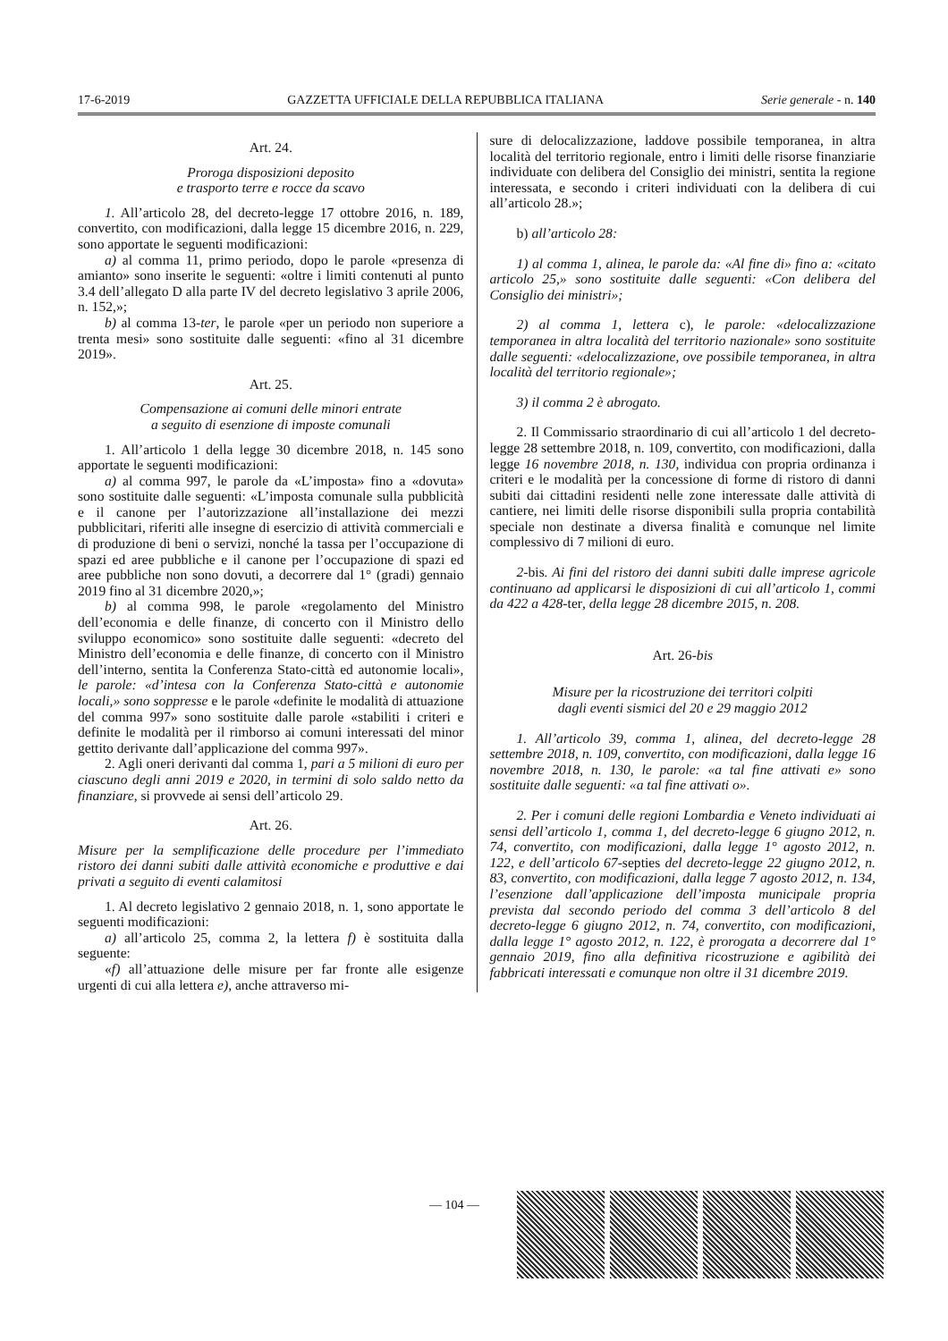17-6-2019 GAZZETTA UFFICIALE DELLA REPUBBLICA ITALIANA Serie generale - n. 140
Art. 24.
Proroga disposizioni deposito
e trasporto terre e rocce da scavo
1. All’articolo 28, del decreto-legge 17 ottobre 2016, n. 189, convertito, con modificazioni, dalla legge 15 dicembre 2016, n. 229, sono apportate le seguenti modificazioni:
a) al comma 11, primo periodo, dopo le parole «presenza di amianto» sono inserite le seguenti: «oltre i limiti contenuti al punto 3.4 dell’allegato D alla parte IV del decreto legislativo 3 aprile 2006, n. 152,»;
b) al comma 13-ter, le parole «per un periodo non superiore a trenta mesi» sono sostituite dalle seguenti: «fino al 31 dicembre 2019».
Art. 25.
Compensazione ai comuni delle minori entrate
a seguito di esenzione di imposte comunali
1. All’articolo 1 della legge 30 dicembre 2018, n. 145 sono apportate le seguenti modificazioni:
a) al comma 997, le parole da «L’imposta» fino a «dovuta» sono sostituite dalle seguenti: «L’imposta comunale sulla pubblicità e il canone per l’autorizzazione all’installazione dei mezzi pubblicitari, riferiti alle insegne di esercizio di attività commerciali e di produzione di beni o servizi, nonché la tassa per l’occupazione di spazi ed aree pubbliche e il canone per l’occupazione di spazi ed aree pubbliche non sono dovuti, a decorrere dal 1° (gradi) gennaio 2019 fino al 31 dicembre 2020,»;
b) al comma 998, le parole «regolamento del Ministro dell’economia e delle finanze, di concerto con il Ministro dello sviluppo economico» sono sostituite dalle seguenti: «decreto del Ministro dell’economia e delle finanze, di concerto con il Ministro dell’interno, sentita la Conferenza Stato-città ed autonomie locali», le parole: «d’intesa con la Conferenza Stato-città e autonomie locali,» sono soppresse e le parole «definite le modalità di attuazione del comma 997» sono sostituite dalle parole «stabiliti i criteri e definite le modalità per il rimborso ai comuni interessati del minor gettito derivante dall’applicazione del comma 997».
2. Agli oneri derivanti dal comma 1, pari a 5 milioni di euro per ciascuno degli anni 2019 e 2020, in termini di solo saldo netto da finanziare, si provvede ai sensi dell’articolo 29.
Art. 26.
Misure per la semplificazione delle procedure per l’immediato ristoro dei danni subiti dalle attività economiche e produttive e dai privati a seguito di eventi calamitosi
1. Al decreto legislativo 2 gennaio 2018, n. 1, sono apportate le seguenti modificazioni:
a) all’articolo 25, comma 2, la lettera f) è sostituita dalla seguente:
«f) all’attuazione delle misure per far fronte alle esigenze urgenti di cui alla lettera e), anche attraverso mi-
sure di delocalizzazione, laddove possibile temporanea, in altra località del territorio regionale, entro i limiti delle risorse finanziarie individuate con delibera del Consiglio dei ministri, sentita la regione interessata, e secondo i criteri individuati con la delibera di cui all’articolo 28.»;
b) all’articolo 28:
1) al comma 1, alinea, le parole da: «Al fine di» fino a: «citato articolo 25,» sono sostituite dalle seguenti: «Con delibera del Consiglio dei ministri»;
2) al comma 1, lettera c), le parole: «delocalizzazione temporanea in altra località del territorio nazionale» sono sostituite dalle seguenti: «delocalizzazione, ove possibile temporanea, in altra località del territorio regionale»;
3) il comma 2 è abrogato.
2. Il Commissario straordinario di cui all’articolo 1 del decreto-legge 28 settembre 2018, n. 109, convertito, con modificazioni, dalla legge 16 novembre 2018, n. 130, individua con propria ordinanza i criteri e le modalità per la concessione di forme di ristoro di danni subiti dai cittadini residenti nelle zone interessate dalle attività di cantiere, nei limiti delle risorse disponibili sulla propria contabilità speciale non destinate a diversa finalità e comunque nel limite complessivo di 7 milioni di euro.
2-bis. Ai fini del ristoro dei danni subiti dalle imprese agricole continuano ad applicarsi le disposizioni di cui all’articolo 1, commi da 422 a 428-ter, della legge 28 dicembre 2015, n. 208.
Art. 26-bis
Misure per la ricostruzione dei territori colpiti
dagli eventi sismici del 20 e 29 maggio 2012
1. All’articolo 39, comma 1, alinea, del decreto-legge 28 settembre 2018, n. 109, convertito, con modificazioni, dalla legge 16 novembre 2018, n. 130, le parole: «a tal fine attivati e» sono sostituite dalle seguenti: «a tal fine attivati o».
2. Per i comuni delle regioni Lombardia e Veneto individuati ai sensi dell’articolo 1, comma 1, del decreto-legge 6 giugno 2012, n. 74, convertito, con modificazioni, dalla legge 1° agosto 2012, n. 122, e dell’articolo 67-septies del decreto-legge 22 giugno 2012, n. 83, convertito, con modificazioni, dalla legge 7 agosto 2012, n. 134, l’esenzione dall’applicazione dell’imposta municipale propria prevista dal secondo periodo del comma 3 dell’articolo 8 del decreto-legge 6 giugno 2012, n. 74, convertito, con modificazioni, dalla legge 1° agosto 2012, n. 122, è prorogata a decorrere dal 1° gennaio 2019, fino alla definitiva ricostruzione e agibilità dei fabbricati interessati e comunque non oltre il 31 dicembre 2019.
— 104 —